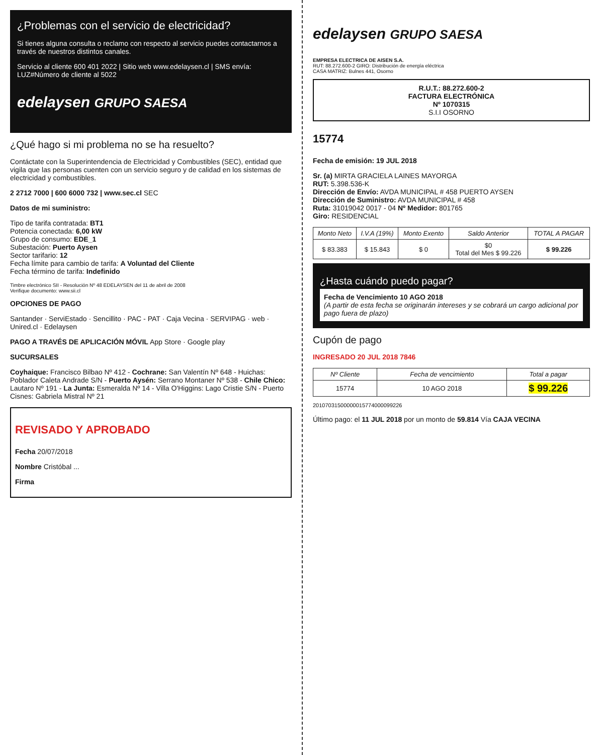¿Problemas con el servicio de electricidad?
Si tienes alguna consulta o reclamo con respecto al servicio puedes contactarnos a través de nuestros distintos canales.
Servicio al cliente 600 401 2022 | Sitio web www.edelaysen.cl | SMS envía: LUZ#Número de cliente al 5022
edelaysen GRUPO SAESA
¿Qué hago si mi problema no se ha resuelto?
Contáctate con la Superintendencia de Electricidad y Combustibles (SEC), entidad que vigila que las personas cuenten con un servicio seguro y de calidad en los sistemas de electricidad y combustibles.
2 2712 7000 | 600 6000 732 | www.sec.cl SEC
Datos de mi suministro:
Tipo de tarifa contratada: BT1
Potencia conectada: 6,00 kW
Grupo de consumo: EDE_1
Subestación: Puerto Aysen
Sector tarifario: 12
Fecha límite para cambio de tarifa: A Voluntad del Cliente
Fecha término de tarifa: Indefinido
Timbre electrónico SII - Resolución Nº 48 EDELAYSEN del 11 de abril de 2008
Verifique documento: www.sii.cl
OPCIONES DE PAGO
Santander · ServiEstado · Sencillito · PAC - PAT · Caja Vecina · SERVIPAG · web · Unired.cl · Edelaysen
PAGO A TRAVÉS DE APLICACIÓN MÓVIL App Store · Google play
SUCURSALES
Coyhaique: Francisco Bilbao Nº 412 - Cochrane: San Valentín Nº 648 - Huichas: Poblador Caleta Andrade S/N - Puerto Aysén: Serrano Montaner Nº 538 - Chile Chico: Lautaro Nº 191 - La Junta: Esmeralda Nº 14 - Villa O'Higgins: Lago Cristie S/N - Puerto Cisnes: Gabriela Mistral Nº 21
REVISADO Y APROBADO
Fecha 20/07/2018
Nombre Cristóbal ...
Firma
edelaysen GRUPO SAESA
EMPRESA ELECTRICA DE AISEN S.A.
RUT: 88.272.600-2 GIRO: Distribución de energía eléctrica
CASA MATRIZ: Bulnes 441, Osorno
R.U.T.: 88.272.600-2
FACTURA ELECTRÓNICA
Nº 1070315
S.I.I OSORNO
15774
Fecha de emisión: 19 JUL 2018
Sr. (a) MIRTA GRACIELA LAINES MAYORGA
RUT: 5.398.536-K
Dirección de Envío: AVDA MUNICIPAL # 458 PUERTO AYSEN
Dirección de Suministro: AVDA MUNICIPAL # 458
Ruta: 31019042 0017 - 04 Nº Medidor: 801765
Giro: RESIDENCIAL
| Monto Neto | I.V.A (19%) | Monto Exento | Saldo Anterior | TOTAL A PAGAR |
| --- | --- | --- | --- | --- |
| $ 83.383 | $ 15.843 | $ 0 | $0 Total del Mes $ 99.226 | $ 99.226 |
¿Hasta cuándo puedo pagar?
Fecha de Vencimiento 10 AGO 2018
(A partir de esta fecha se originarán intereses y se cobrará un cargo adicional por pago fuera de plazo)
Cupón de pago
INGRESADO 20 JUL 2018 7846
| Nº Cliente | Fecha de vencimiento | Total a pagar |
| --- | --- | --- |
| 15774 | 10 AGO 2018 | $ 99.226 |
20107031500000015774000099226
Último pago: el 11 JUL 2018 por un monto de 59.814 Vía CAJA VECINA